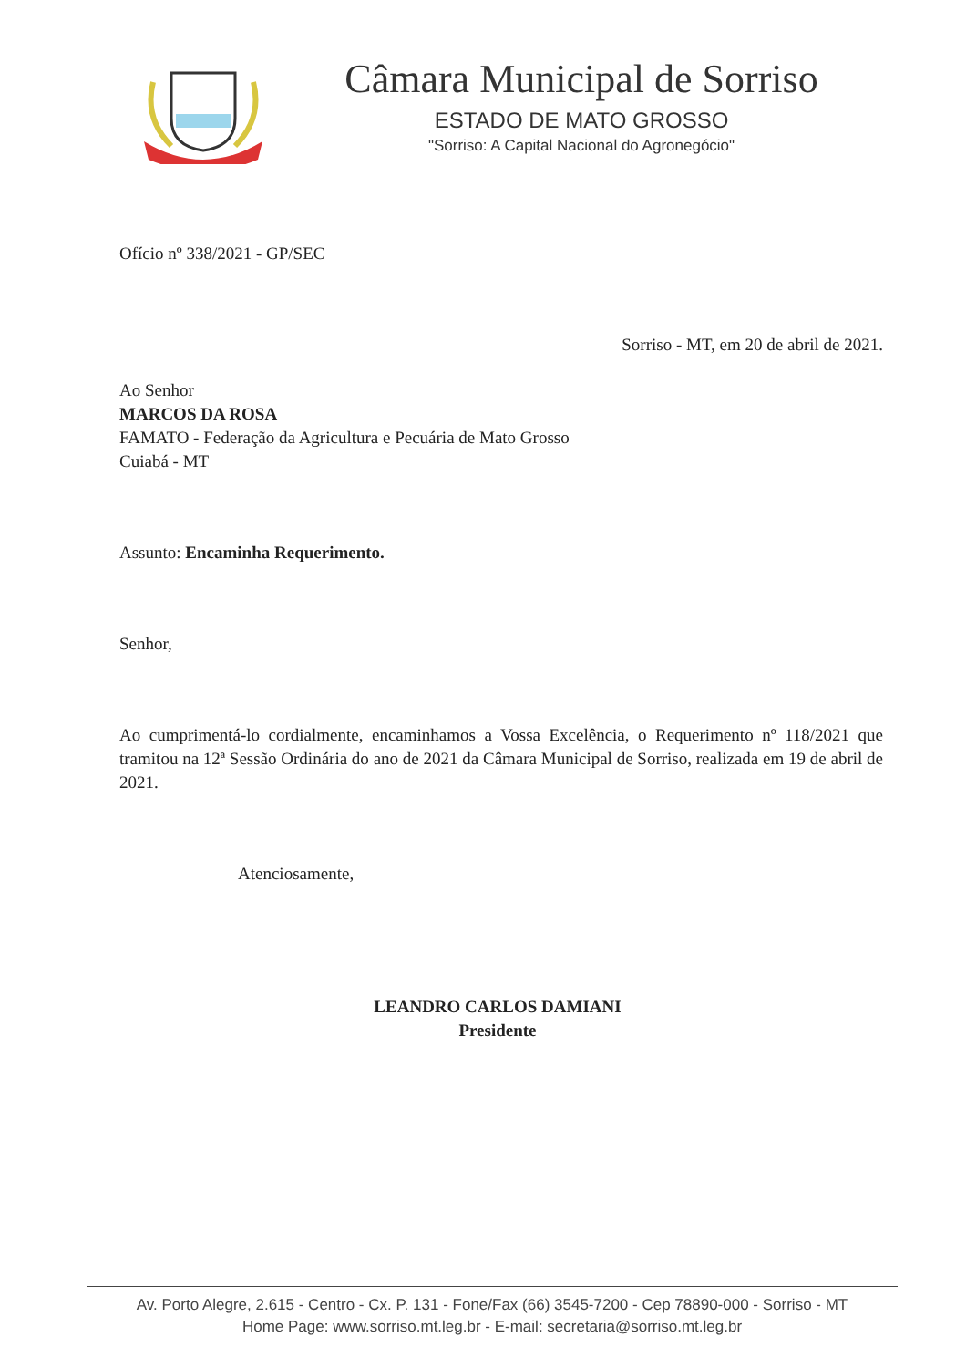Câmara Municipal de Sorriso
ESTADO DE MATO GROSSO
"Sorriso: A Capital Nacional do Agronegócio"
Ofício nº 338/2021 - GP/SEC
Sorriso - MT, em 20 de abril de 2021.
Ao Senhor
MARCOS DA ROSA
FAMATO - Federação da Agricultura e Pecuária de Mato Grosso
Cuiabá - MT
Assunto: Encaminha Requerimento.
Senhor,
Ao cumprimentá-lo cordialmente, encaminhamos a Vossa Excelência, o Requerimento nº 118/2021 que tramitou na 12ª Sessão Ordinária do ano de 2021 da Câmara Municipal de Sorriso, realizada em 19 de abril de 2021.
Atenciosamente,
LEANDRO CARLOS DAMIANI
Presidente
Av. Porto Alegre, 2.615 - Centro - Cx. P. 131 - Fone/Fax (66) 3545-7200 - Cep 78890-000 - Sorriso - MT
Home Page: www.sorriso.mt.leg.br - E-mail: secretaria@sorriso.mt.leg.br